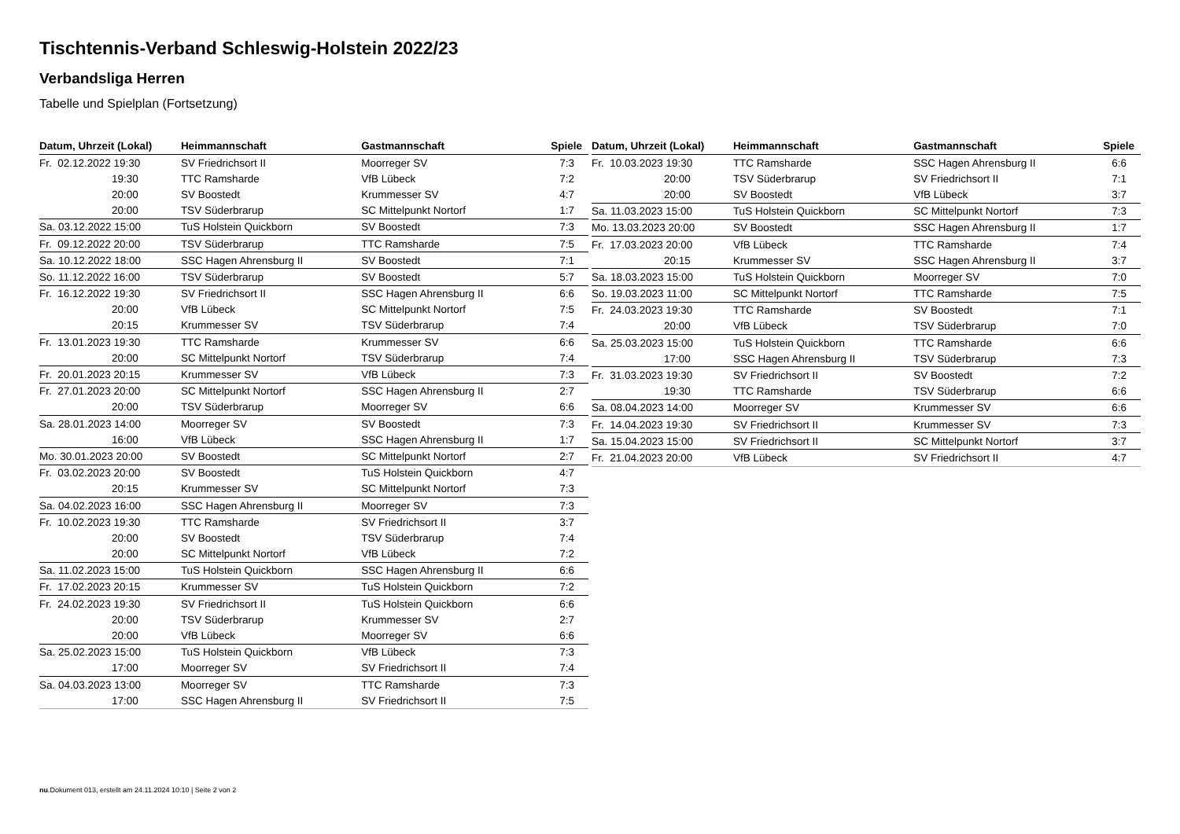Tischtennis-Verband Schleswig-Holstein 2022/23
Verbandsliga Herren
Tabelle und Spielplan (Fortsetzung)
| Datum, Uhrzeit (Lokal) | Heimmannschaft | Gastmannschaft | Spiele |
| --- | --- | --- | --- |
| Fr. 02.12.2022 19:30 | SV Friedrichsort II | Moorreger SV | 7:3 |
| 19:30 | TTC Ramsharde | VfB Lübeck | 7:2 |
| 20:00 | SV Boostedt | Krummesser SV | 4:7 |
| 20:00 | TSV Süderbrarup | SC Mittelpunkt Nortorf | 1:7 |
| Sa. 03.12.2022 15:00 | TuS Holstein Quickborn | SV Boostedt | 7:3 |
| Fr. 09.12.2022 20:00 | TSV Süderbrarup | TTC Ramsharde | 7:5 |
| Sa. 10.12.2022 18:00 | SSC Hagen Ahrensburg II | SV Boostedt | 7:1 |
| So. 11.12.2022 16:00 | TSV Süderbrarup | SV Boostedt | 5:7 |
| Fr. 16.12.2022 19:30 | SV Friedrichsort II | SSC Hagen Ahrensburg II | 6:6 |
| 20:00 | VfB Lübeck | SC Mittelpunkt Nortorf | 7:5 |
| 20:15 | Krummesser SV | TSV Süderbrarup | 7:4 |
| Fr. 13.01.2023 19:30 | TTC Ramsharde | Krummesser SV | 6:6 |
| 20:00 | SC Mittelpunkt Nortorf | TSV Süderbrarup | 7:4 |
| Fr. 20.01.2023 20:15 | Krummesser SV | VfB Lübeck | 7:3 |
| Fr. 27.01.2023 20:00 | SC Mittelpunkt Nortorf | SSC Hagen Ahrensburg II | 2:7 |
| 20:00 | TSV Süderbrarup | Moorreger SV | 6:6 |
| Sa. 28.01.2023 14:00 | Moorreger SV | SV Boostedt | 7:3 |
| 16:00 | VfB Lübeck | SSC Hagen Ahrensburg II | 1:7 |
| Mo. 30.01.2023 20:00 | SV Boostedt | SC Mittelpunkt Nortorf | 2:7 |
| Fr. 03.02.2023 20:00 | SV Boostedt | TuS Holstein Quickborn | 4:7 |
| 20:15 | Krummesser SV | SC Mittelpunkt Nortorf | 7:3 |
| Sa. 04.02.2023 16:00 | SSC Hagen Ahrensburg II | Moorreger SV | 7:3 |
| Fr. 10.02.2023 19:30 | TTC Ramsharde | SV Friedrichsort II | 3:7 |
| 20:00 | SV Boostedt | TSV Süderbrarup | 7:4 |
| 20:00 | SC Mittelpunkt Nortorf | VfB Lübeck | 7:2 |
| Sa. 11.02.2023 15:00 | TuS Holstein Quickborn | SSC Hagen Ahrensburg II | 6:6 |
| Fr. 17.02.2023 20:15 | Krummesser SV | TuS Holstein Quickborn | 7:2 |
| Fr. 24.02.2023 19:30 | SV Friedrichsort II | TuS Holstein Quickborn | 6:6 |
| 20:00 | TSV Süderbrarup | Krummesser SV | 2:7 |
| 20:00 | VfB Lübeck | Moorreger SV | 6:6 |
| Sa. 25.02.2023 15:00 | TuS Holstein Quickborn | VfB Lübeck | 7:3 |
| 17:00 | Moorreger SV | SV Friedrichsort II | 7:4 |
| Sa. 04.03.2023 13:00 | Moorreger SV | TTC Ramsharde | 7:3 |
| 17:00 | SSC Hagen Ahrensburg II | SV Friedrichsort II | 7:5 |
| Datum, Uhrzeit (Lokal) | Heimmannschaft | Gastmannschaft | Spiele |
| --- | --- | --- | --- |
| Fr. 10.03.2023 19:30 | TTC Ramsharde | SSC Hagen Ahrensburg II | 6:6 |
| 20:00 | TSV Süderbrarup | SV Friedrichsort II | 7:1 |
| 20:00 | SV Boostedt | VfB Lübeck | 3:7 |
| Sa. 11.03.2023 15:00 | TuS Holstein Quickborn | SC Mittelpunkt Nortorf | 7:3 |
| Mo. 13.03.2023 20:00 | SV Boostedt | SSC Hagen Ahrensburg II | 1:7 |
| Fr. 17.03.2023 20:00 | VfB Lübeck | TTC Ramsharde | 7:4 |
| 20:15 | Krummesser SV | SSC Hagen Ahrensburg II | 3:7 |
| Sa. 18.03.2023 15:00 | TuS Holstein Quickborn | Moorreger SV | 7:0 |
| So. 19.03.2023 11:00 | SC Mittelpunkt Nortorf | TTC Ramsharde | 7:5 |
| Fr. 24.03.2023 19:30 | TTC Ramsharde | SV Boostedt | 7:1 |
| 20:00 | VfB Lübeck | TSV Süderbrarup | 7:0 |
| Sa. 25.03.2023 15:00 | TuS Holstein Quickborn | TTC Ramsharde | 6:6 |
| 17:00 | SSC Hagen Ahrensburg II | TSV Süderbrarup | 7:3 |
| Fr. 31.03.2023 19:30 | SV Friedrichsort II | SV Boostedt | 7:2 |
| 19:30 | TTC Ramsharde | TSV Süderbrarup | 6:6 |
| Sa. 08.04.2023 14:00 | Moorreger SV | Krummesser SV | 6:6 |
| Fr. 14.04.2023 19:30 | SV Friedrichsort II | Krummesser SV | 7:3 |
| Sa. 15.04.2023 15:00 | SV Friedrichsort II | SC Mittelpunkt Nortorf | 3:7 |
| Fr. 21.04.2023 20:00 | VfB Lübeck | SV Friedrichsort II | 4:7 |
nu.Dokument 013, erstellt am 24.11.2024 10:10 | Seite 2 von 2